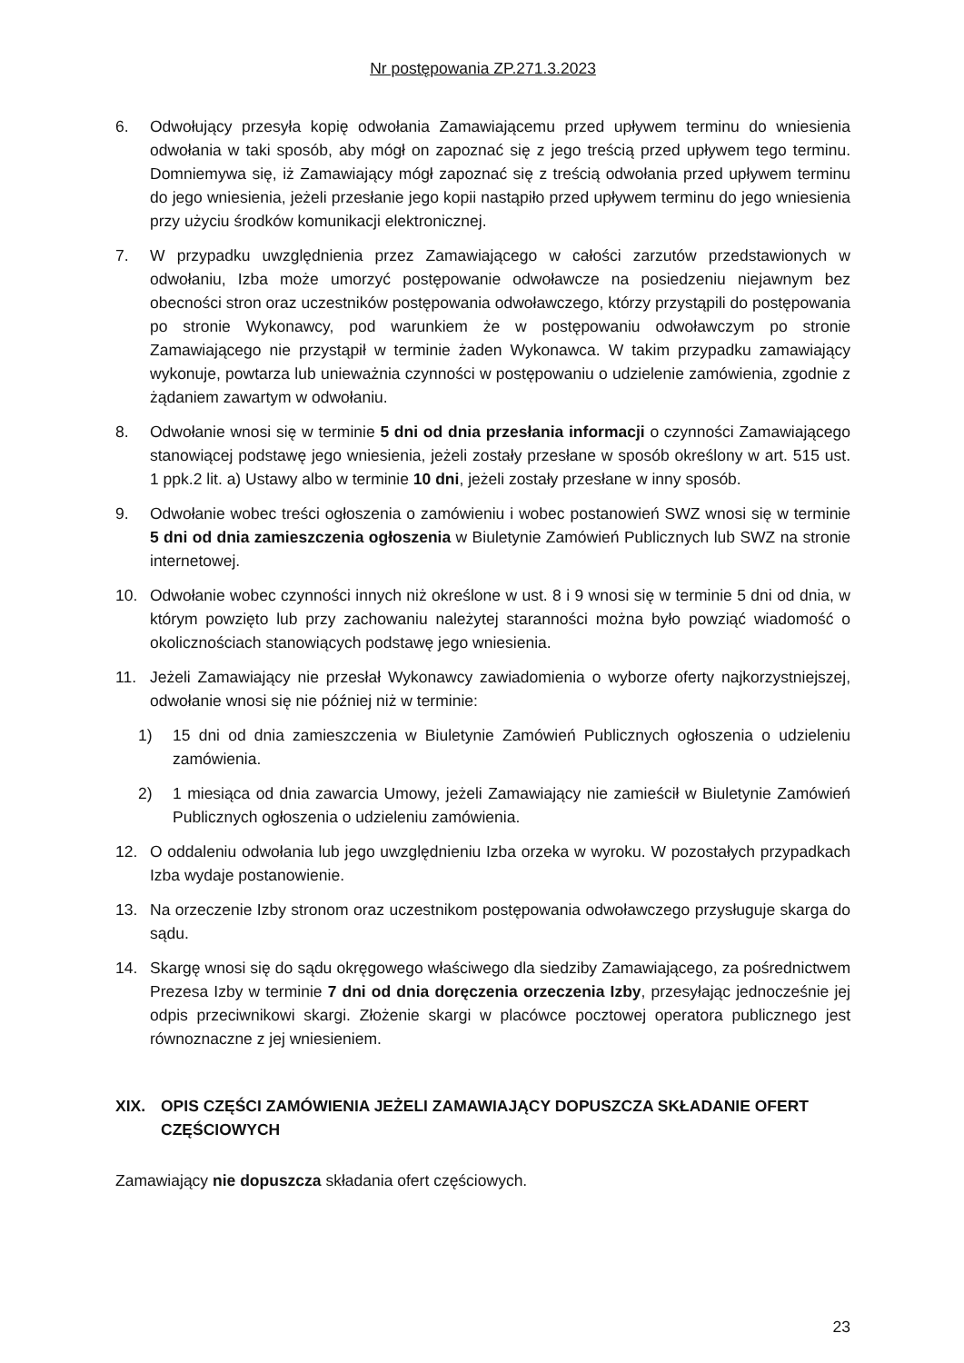Nr postępowania ZP.271.3.2023
6. Odwołujący przesyła kopię odwołania Zamawiającemu przed upływem terminu do wniesienia odwołania w taki sposób, aby mógł on zapoznać się z jego treścią przed upływem tego terminu. Domniemywa się, iż Zamawiający mógł zapoznać się z treścią odwołania przed upływem terminu do jego wniesienia, jeżeli przesłanie jego kopii nastąpiło przed upływem terminu do jego wniesienia przy użyciu środków komunikacji elektronicznej.
7. W przypadku uwzględnienia przez Zamawiającego w całości zarzutów przedstawionych w odwołaniu, Izba może umorzyć postępowanie odwoławcze na posiedzeniu niejawnym bez obecności stron oraz uczestników postępowania odwoławczego, którzy przystąpili do postępowania po stronie Wykonawcy, pod warunkiem że w postępowaniu odwoławczym po stronie Zamawiającego nie przystąpił w terminie żaden Wykonawca. W takim przypadku zamawiający wykonuje, powtarza lub unieważnia czynności w postępowaniu o udzielenie zamówienia, zgodnie z żądaniem zawartym w odwołaniu.
8. Odwołanie wnosi się w terminie 5 dni od dnia przesłania informacji o czynności Zamawiającego stanowiącej podstawę jego wniesienia, jeżeli zostały przesłane w sposób określony w art. 515 ust. 1 ppk.2 lit. a) Ustawy albo w terminie 10 dni, jeżeli zostały przesłane w inny sposób.
9. Odwołanie wobec treści ogłoszenia o zamówieniu i wobec postanowień SWZ wnosi się w terminie 5 dni od dnia zamieszczenia ogłoszenia w Biuletynie Zamówień Publicznych lub SWZ na stronie internetowej.
10. Odwołanie wobec czynności innych niż określone w ust. 8 i 9 wnosi się w terminie 5 dni od dnia, w którym powzięto lub przy zachowaniu należytej staranności można było powziąć wiadomość o okolicznościach stanowiących podstawę jego wniesienia.
11. Jeżeli Zamawiający nie przesłał Wykonawcy zawiadomienia o wyborze oferty najkorzystniejszej, odwołanie wnosi się nie później niż w terminie:
1) 15 dni od dnia zamieszczenia w Biuletynie Zamówień Publicznych ogłoszenia o udzieleniu zamówienia.
2) 1 miesiąca od dnia zawarcia Umowy, jeżeli Zamawiający nie zamieścił w Biuletynie Zamówień Publicznych ogłoszenia o udzieleniu zamówienia.
12. O oddaleniu odwołania lub jego uwzględnieniu Izba orzeka w wyroku. W pozostałych przypadkach Izba wydaje postanowienie.
13. Na orzeczenie Izby stronom oraz uczestnikom postępowania odwoławczego przysługuje skarga do sądu.
14. Skargę wnosi się do sądu okręgowego właściwego dla siedziby Zamawiającego, za pośrednictwem Prezesa Izby w terminie 7 dni od dnia doręczenia orzeczenia Izby, przesyłając jednocześnie jej odpis przeciwnikowi skargi. Złożenie skargi w placówce pocztowej operatora publicznego jest równoznaczne z jej wniesieniem.
XIX. OPIS CZĘŚCI ZAMÓWIENIA JEŻELI ZAMAWIAJĄCY DOPUSZCZA SKŁADANIE OFERT CZĘŚCIOWYCH
Zamawiający nie dopuszcza składania ofert częściowych.
23